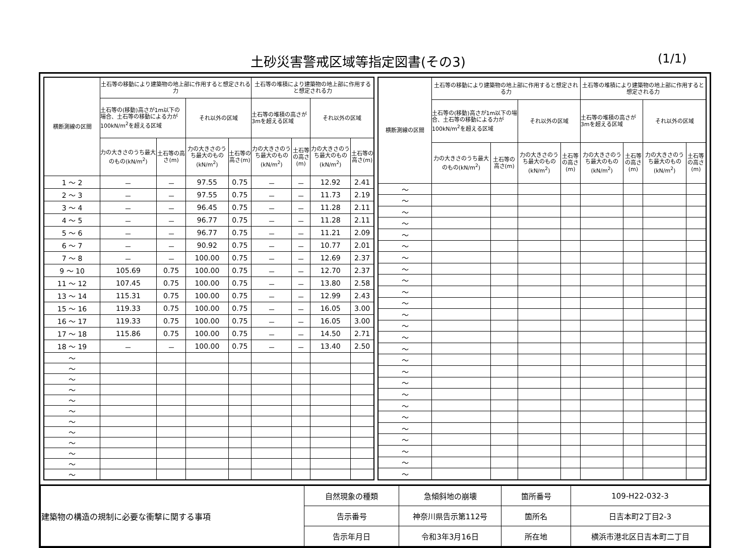土砂災害警戒区域等指定図書(その3) (1/1)
| 横断測線の区間 | 土石等の移動により建築物の地上部に作用すると想定される力 | | | | 土石等の堆積により建築物の地上部に作用すると想定される力 | | | |
| --- | --- | --- | --- | --- | --- | --- | --- | --- |
| | 土石等の(移動)高さが1m以下の場合、土石等の移動による力が100kN/m<sup>2</sup>を超える区域 | | それ以外の区域 | | 土石等の堆積の高さが3mを超える区域 | | それ以外の区域 | |
| | 力の大きさのうち最大のもの(kN/m<sup>2</sup>) | 土石等の高さ(m) | 力の大きさのうち最大のもの(kN/m<sup>2</sup>) | 土石等の高さ(m) | 力の大きさのうち最大のもの(kN/m<sup>2</sup>) | 土石等の高さ(m) | 力の大きさのうち最大のもの(kN/m<sup>2</sup>) | 土石等の高さ(m) |
| 1 ～ 2 | － | － | 97.55 | 0.75 | － | － | 12.92 | 2.41 |
| 2 ～ 3 | － | － | 97.55 | 0.75 | － | － | 11.73 | 2.19 |
| 3 ～ 4 | － | － | 96.45 | 0.75 | － | － | 11.28 | 2.11 |
| 4 ～ 5 | － | － | 96.77 | 0.75 | － | － | 11.28 | 2.11 |
| 5 ～ 6 | － | － | 96.77 | 0.75 | － | － | 11.21 | 2.09 |
| 6 ～ 7 | － | － | 90.92 | 0.75 | － | － | 10.77 | 2.01 |
| 7 ～ 8 | － | － | 100.00 | 0.75 | － | － | 12.69 | 2.37 |
| 9 ～ 10 | 105.69 | 0.75 | 100.00 | 0.75 | － | － | 12.70 | 2.37 |
| 11 ～ 12 | 107.45 | 0.75 | 100.00 | 0.75 | － | － | 13.80 | 2.58 |
| 13 ～ 14 | 115.31 | 0.75 | 100.00 | 0.75 | － | － | 12.99 | 2.43 |
| 15 ～ 16 | 119.33 | 0.75 | 100.00 | 0.75 | － | － | 16.05 | 3.00 |
| 16 ～ 17 | 119.33 | 0.75 | 100.00 | 0.75 | － | － | 16.05 | 3.00 |
| 17 ～ 18 | 115.86 | 0.75 | 100.00 | 0.75 | － | － | 14.50 | 2.71 |
| 18 ～ 19 | － | － | 100.00 | 0.75 | － | － | 13.40 | 2.50 |
| ～ | | | | | | | | |
| ～ | | | | | | | | |
| ～ | | | | | | | | |
| ～ | | | | | | | | |
| ～ | | | | | | | | |
| ～ | | | | | | | | |
| ～ | | | | | | | | |
| ～ | | | | | | | | |
| ～ | | | | | | | | |
| ～ | | | | | | | | |
| ～ | | | | | | | | |
| ～ | | | | | | | | |
| 横断測線の区間 | 土石等の移動により建築物の地上部に作用すると想定される力 | | | | 土石等の堆積により建築物の地上部に作用すると想定される力 | | | |
| --- | --- | --- | --- | --- | --- | --- | --- | --- |
| | 土石等の(移動)高さが1m以下の場合、土石等の移動による力が100kN/m<sup>2</sup>を超える区域 | | それ以外の区域 | | 土石等の堆積の高さが3mを超える区域 | | それ以外の区域 | |
| | 力の大きさのうち最大のもの(kN/m<sup>2</sup>) | 土石等の高さ(m) | 力の大きさのうち最大のもの(kN/m<sup>2</sup>) | 土石等の高さ(m) | 力の大きさのうち最大のもの(kN/m<sup>2</sup>) | 土石等の高さ(m) | 力の大きさのうち最大のもの(kN/m<sup>2</sup>) | 土石等の高さ(m) |
| ～ | | | | | | | | |
| ～ | | | | | | | | |
| ～ | | | | | | | | |
| ～ | | | | | | | | |
| ～ | | | | | | | | |
| ～ | | | | | | | | |
| ～ | | | | | | | | |
| ～ | | | | | | | | |
| ～ | | | | | | | | |
| ～ | | | | | | | | |
| ～ | | | | | | | | |
| ～ | | | | | | | | |
| ～ | | | | | | | | |
| ～ | | | | | | | | |
| ～ | | | | | | | | |
| ～ | | | | | | | | |
| ～ | | | | | | | | |
| ～ | | | | | | | | |
| ～ | | | | | | | | |
| ～ | | | | | | | | |
| ～ | | | | | | | | |
| ～ | | | | | | | | |
| ～ | | | | | | | | |
| ～ | | | | | | | | |
| ～ | | | | | | | | |
| ～ | | | | | | | | |
| 建築物の構造の規制に必要な衝撃に関する事項 | 自然現象の種類 | 急傾斜地の崩壊 | 箇所番号 | 109-H22-032-3 |
| | 告示番号 | 神奈川県告示第112号 | 箇所名 | 日吉本町2丁目2-3 |
| | 告示年月日 | 令和3年3月16日 | 所在地 | 横浜市港北区日吉本町二丁目 |